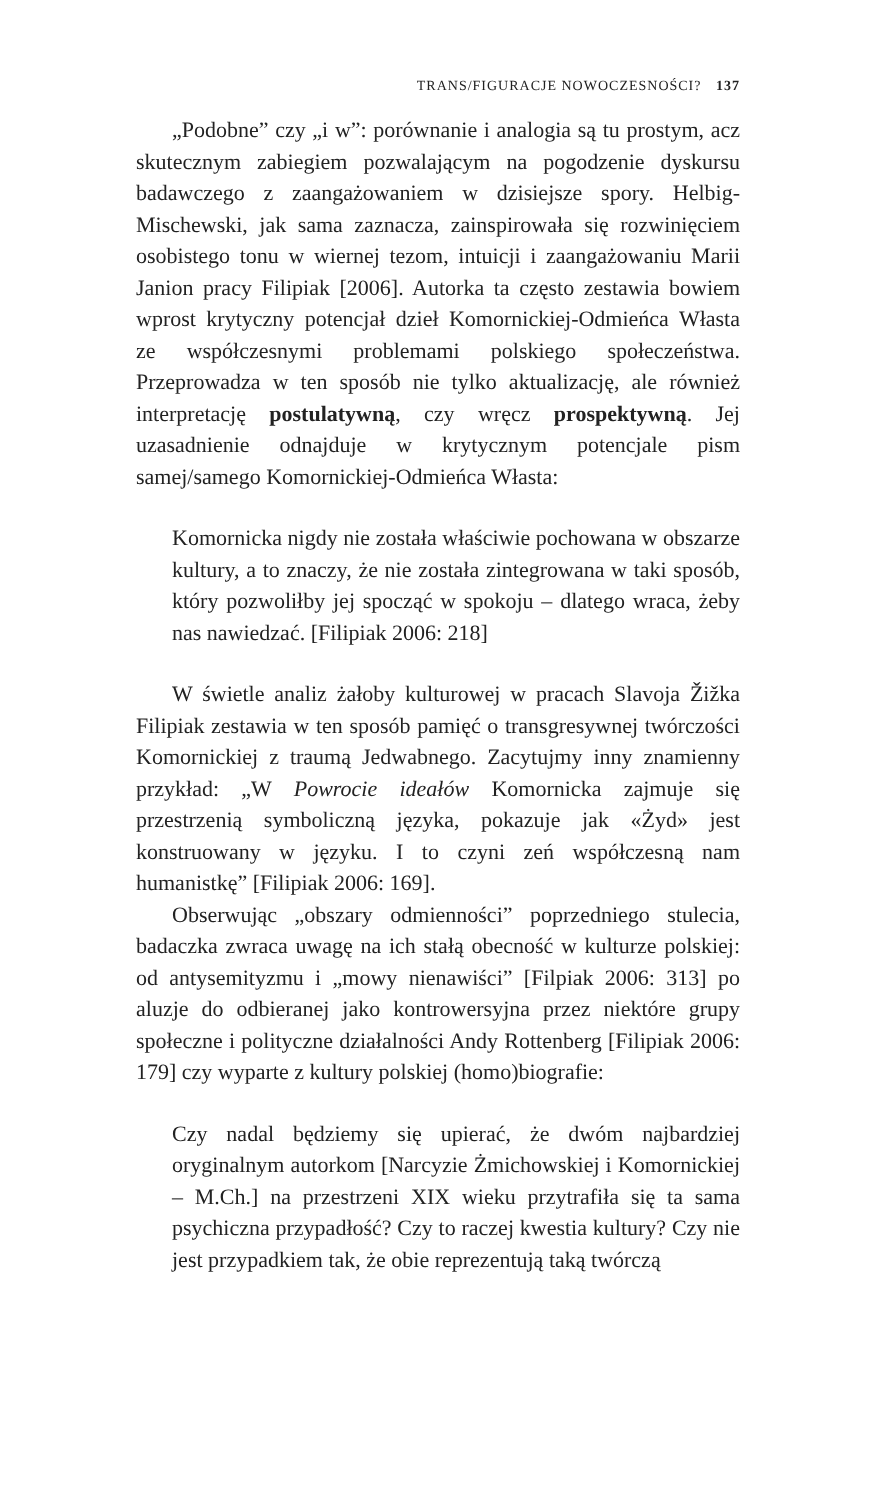TRANS/FIGURACJE NOWOCZESNOŚCI? 137
„Podobne” czy „i w”: porównanie i analogia są tu prostym, acz skutecznym zabiegiem pozwalającym na pogodzenie dyskursu badawczego z zaangażowaniem w dzisiejsze spory. Helbig-Mischewski, jak sama zaznacza, zainspirowała się rozwinięciem osobistego tonu w wiernej tezom, intuicji i zaangażowaniu Marii Janion pracy Filipiak [2006]. Autorka ta często zestawia bowiem wprost krytyczny potencjał dzieł Komornickiej-Odmieńca Własta ze współczesnymi problemami polskiego społeczeństwa. Przeprowadza w ten sposób nie tylko aktualizację, ale również interpretację postulatywną, czy wręcz prospektywną. Jej uzasadnienie odnajduje w krytycznym potencjale pism samej/samego Komornickiej-Odmieńca Własta:
Komornicka nigdy nie została właściwie pochowana w obszarze kultury, a to znaczy, że nie została zintegrowana w taki sposób, który pozwoliłby jej spocząć w spokoju – dlatego wraca, żeby nas nawiedzać. [Filipiak 2006: 218]
W świetle analiz żałoby kulturowej w pracach Slavoja Žižka Filipiak zestawia w ten sposób pamięć o transgresywnej twórczości Komornickiej z traumą Jedwabnego. Zacytujmy inny znamienny przykład: „W Powrocie ideałów Komornicka zajmuje się przestrzenią symboliczną języka, pokazuje jak «Żyd» jest konstruowany w języku. I to czyni zeń współczesną nam humanistkę” [Filipiak 2006: 169].
Obserwując „obszary odmienności” poprzedniego stulecia, badaczka zwraca uwagę na ich stałą obecność w kulturze polskiej: od antysemityzmu i „mowy nienawiści” [Filpiak 2006: 313] po aluzje do odbieranej jako kontrowersyjna przez niektóre grupy społeczne i polityczne działalności Andy Rottenberg [Filipiak 2006: 179] czy wyparte z kultury polskiej (homo)biografie:
Czy nadal będziemy się upierać, że dwóm najbardziej oryginalnym autorkom [Narcyzie Żmichowskiej i Komornickiej – M.Ch.] na przestrzeni XIX wieku przytrafiła się ta sama psychiczna przypadłość? Czy to raczej kwestia kultury? Czy nie jest przypadkiem tak, że obie reprezentują taką twórczą